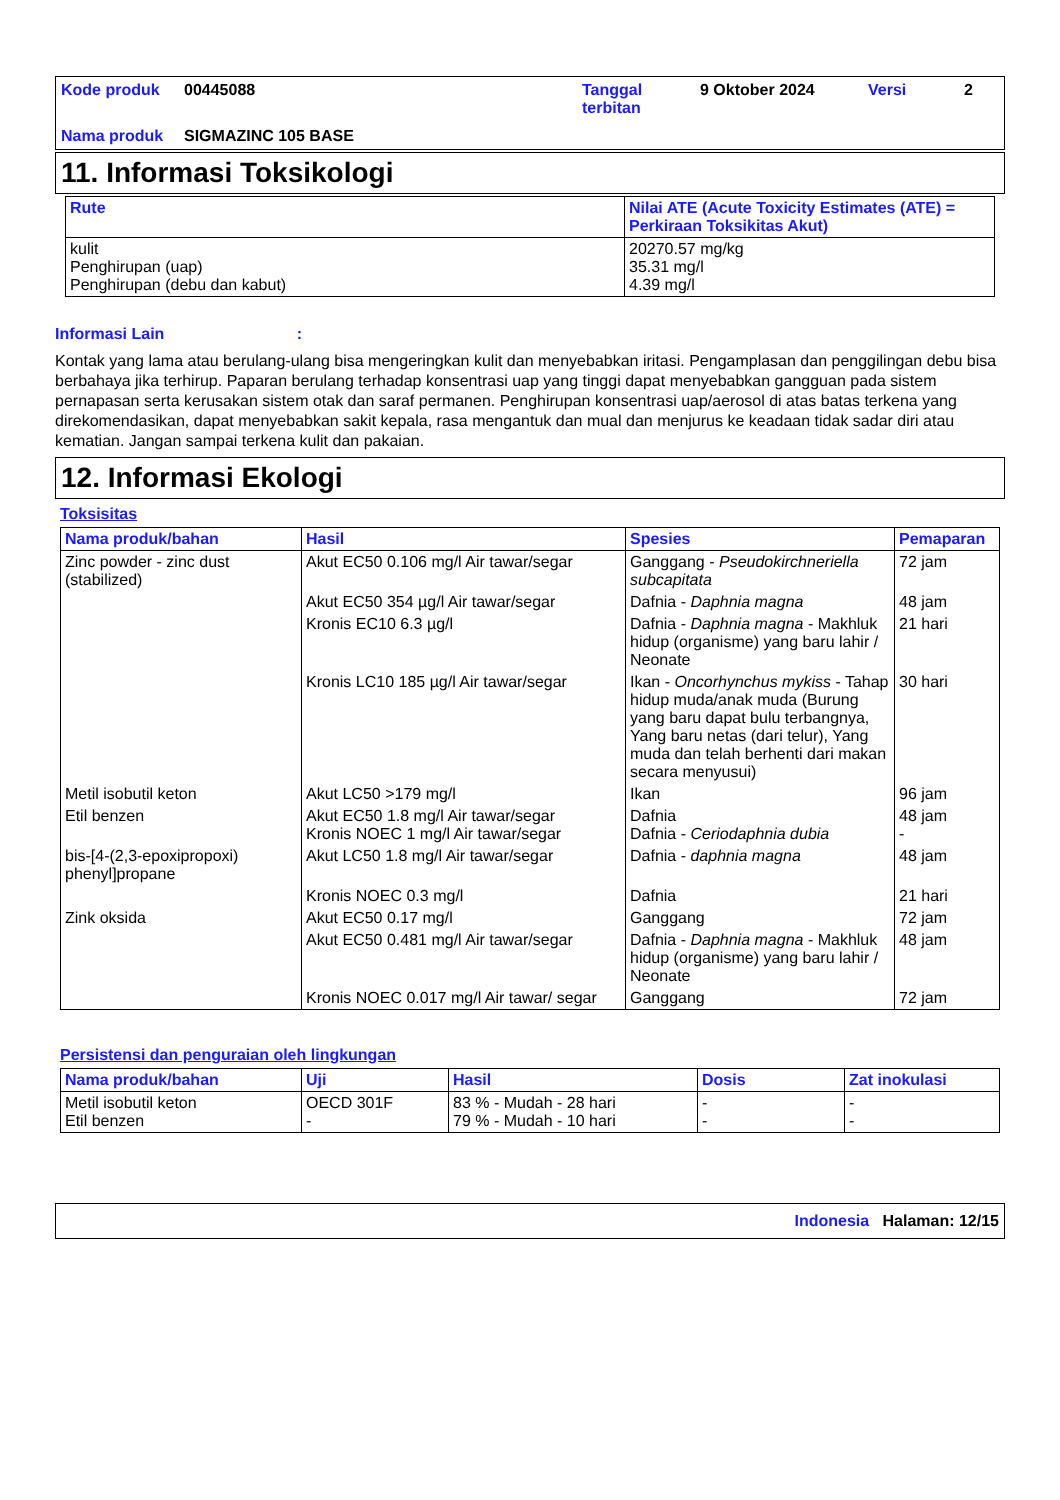| Kode produk | 00445088 | Tanggal terbitan | 9 Oktober 2024 | Versi | 2 |
| Nama produk | SIGMAZINC 105 BASE | | | | |
11. Informasi Toksikologi
| Rute | Nilai ATE (Acute Toxicity Estimates (ATE) = Perkiraan Toksikitas Akut) |
| --- | --- |
| kulit Penghirupan (uap) Penghirupan (debu dan kabut) | 20270.57 mg/kg 35.31 mg/l 4.39 mg/l |
Informasi Lain :
Kontak yang lama atau berulang-ulang bisa mengeringkan kulit dan menyebabkan iritasi. Pengamplasan dan penggilingan debu bisa berbahaya jika terhirup. Paparan berulang terhadap konsentrasi uap yang tinggi dapat menyebabkan gangguan pada sistem pernapasan serta kerusakan sistem otak dan saraf permanen. Penghirupan konsentrasi uap/aerosol di atas batas terkena yang direkomendasikan, dapat menyebabkan sakit kepala, rasa mengantuk dan mual dan menjurus ke keadaan tidak sadar diri atau kematian. Jangan sampai terkena kulit dan pakaian.
12. Informasi Ekologi
Toksisitas
| Nama produk/bahan | Hasil | Spesies | Pemaparan |
| --- | --- | --- | --- |
| Zinc powder - zinc dust (stabilized) | Akut EC50 0.106 mg/l Air tawar/segar | Ganggang - Pseudokirchneriella subcapitata | 72 jam |
| | Akut EC50 354 µg/l Air tawar/segar | Dafnia - Daphnia magna | 48 jam |
| | Kronis EC10 6.3 µg/l | Dafnia - Daphnia magna - Makhluk hidup (organisme) yang baru lahir / Neonate | 21 hari |
| | Kronis LC10 185 µg/l Air tawar/segar | Ikan - Oncorhynchus mykiss - Tahap hidup muda/anak muda (Burung yang baru dapat bulu terbangnya, Yang baru netas (dari telur), Yang muda dan telah berhenti dari makan secara menyusui) | 30 hari |
| Metil isobutil keton | Akut LC50 >179 mg/l | Ikan | 96 jam |
| Etil benzen | Akut EC50 1.8 mg/l Air tawar/segar Kronis NOEC 1 mg/l Air tawar/segar | Dafnia Dafnia - Ceriodaphnia dubia | 48 jam - |
| bis-[4-(2,3-epoxipropoxi) phenyl]propane | Akut LC50 1.8 mg/l Air tawar/segar | Dafnia - daphnia magna | 48 jam |
| | Kronis NOEC 0.3 mg/l | Dafnia | 21 hari |
| Zink oksida | Akut EC50 0.17 mg/l | Ganggang | 72 jam |
| | Akut EC50 0.481 mg/l Air tawar/segar | Dafnia - Daphnia magna - Makhluk hidup (organisme) yang baru lahir / Neonate | 48 jam |
| | Kronis NOEC 0.017 mg/l Air tawar/ segar | Ganggang | 72 jam |
Persistensi dan penguraian oleh lingkungan
| Nama produk/bahan | Uji | Hasil | Dosis | Zat inokulasi |
| --- | --- | --- | --- | --- |
| Metil isobutil keton Etil benzen | OECD 301F - | 83 % - Mudah - 28 hari 79 % - Mudah - 10 hari | - - | - - |
Indonesia Halaman: 12/15